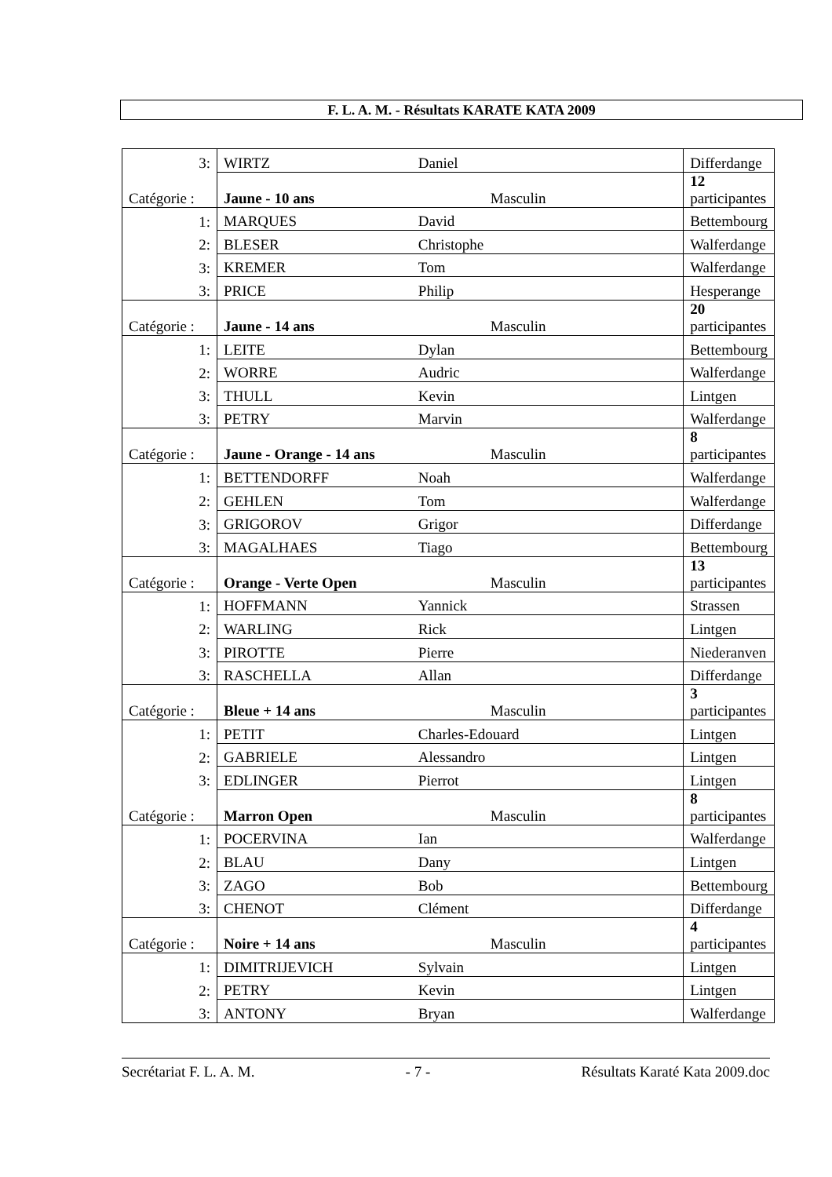F. L. A. M. - Résultats KARATE KATA 2009
| 3: | WIRTZ | Daniel | Differdange |
| Catégorie : | Jaune - 10 ans | Masculin | 12 participantes |
| 1: | MARQUES | David | Bettembourg |
| 2: | BLESER | Christophe | Walferdange |
| 3: | KREMER | Tom | Walferdange |
| 3: | PRICE | Philip | Hesperange |
| Catégorie : | Jaune - 14 ans | Masculin | 20 participantes |
| 1: | LEITE | Dylan | Bettembourg |
| 2: | WORRE | Audric | Walferdange |
| 3: | THULL | Kevin | Lintgen |
| 3: | PETRY | Marvin | Walferdange |
| Catégorie : | Jaune - Orange - 14 ans | Masculin | 8 participantes |
| 1: | BETTENDORFF | Noah | Walferdange |
| 2: | GEHLEN | Tom | Walferdange |
| 3: | GRIGOROV | Grigor | Differdange |
| 3: | MAGALHAES | Tiago | Bettembourg |
| Catégorie : | Orange - Verte Open | Masculin | 13 participantes |
| 1: | HOFFMANN | Yannick | Strassen |
| 2: | WARLING | Rick | Lintgen |
| 3: | PIROTTE | Pierre | Niederanven |
| 3: | RASCHELLA | Allan | Differdange |
| Catégorie : | Bleue + 14 ans | Masculin | 3 participantes |
| 1: | PETIT | Charles-Edouard | Lintgen |
| 2: | GABRIELE | Alessandro | Lintgen |
| 3: | EDLINGER | Pierrot | Lintgen |
| Catégorie : | Marron Open | Masculin | 8 participantes |
| 1: | POCERVINA | Ian | Walferdange |
| 2: | BLAU | Dany | Lintgen |
| 3: | ZAGO | Bob | Bettembourg |
| 3: | CHENOT | Clément | Differdange |
| Catégorie : | Noire + 14 ans | Masculin | 4 participantes |
| 1: | DIMITRIJEVICH | Sylvain | Lintgen |
| 2: | PETRY | Kevin | Lintgen |
| 3: | ANTONY | Bryan | Walferdange |
Secrétariat F. L. A. M. - 7 - Résultats Karaté Kata 2009.doc